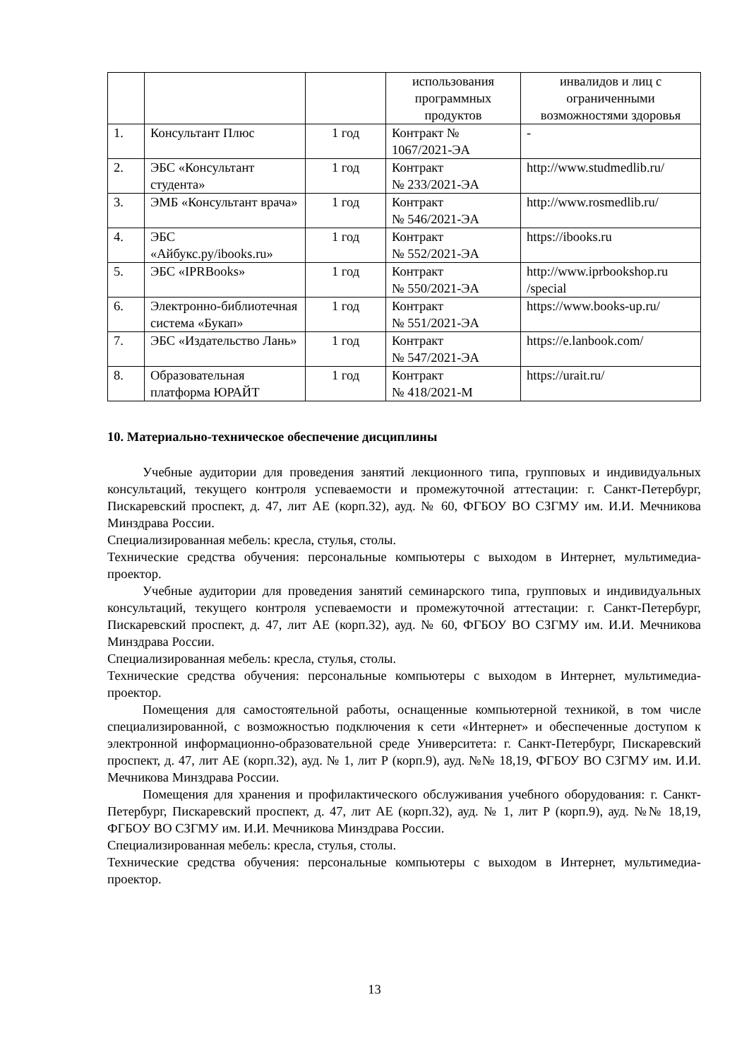| | | | использования программных продуктов | инвалидов и лиц с ограниченными возможностями здоровья |
| 1. | Консультант Плюс | 1 год | Контракт № 1067/2021-ЭА | - |
| 2. | ЭБС «Консультант студента» | 1 год | Контракт № 233/2021-ЭА | http://www.studmedlib.ru/ |
| 3. | ЭМБ «Консультант врача» | 1 год | Контракт № 546/2021-ЭА | http://www.rosmedlib.ru/ |
| 4. | ЭБС «Айбукс.ру/ibooks.ru» | 1 год | Контракт № 552/2021-ЭА | https://ibooks.ru |
| 5. | ЭБС «IPRBooks» | 1 год | Контракт № 550/2021-ЭА | http://www.iprbookshop.ru /special |
| 6. | Электронно-библиотечная система «Букап» | 1 год | Контракт № 551/2021-ЭА | https://www.books-up.ru/ |
| 7. | ЭБС «Издательство Лань» | 1 год | Контракт № 547/2021-ЭА | https://e.lanbook.com/ |
| 8. | Образовательная платформа ЮРАЙТ | 1 год | Контракт № 418/2021-М | https://urait.ru/ |
10. Материально-техническое обеспечение дисциплины
Учебные аудитории для проведения занятий лекционного типа, групповых и индивидуальных консультаций, текущего контроля успеваемости и промежуточной аттестации: г. Санкт-Петербург, Пискаревский проспект, д. 47, лит АЕ (корп.32), ауд. № 60, ФГБОУ ВО СЗГМУ им. И.И. Мечникова Минздрава России.
Специализированная мебель: кресла, стулья, столы.
Технические средства обучения: персональные компьютеры с выходом в Интернет, мультимедиа-проектор.
Учебные аудитории для проведения занятий семинарского типа, групповых и индивидуальных консультаций, текущего контроля успеваемости и промежуточной аттестации: г. Санкт-Петербург, Пискаревский проспект, д. 47, лит АЕ (корп.32), ауд. № 60, ФГБОУ ВО СЗГМУ им. И.И. Мечникова Минздрава России.
Специализированная мебель: кресла, стулья, столы.
Технические средства обучения: персональные компьютеры с выходом в Интернет, мультимедиа-проектор.
Помещения для самостоятельной работы, оснащенные компьютерной техникой, в том числе специализированной, с возможностью подключения к сети «Интернет» и обеспеченные доступом к электронной информационно-образовательной среде Университета: г. Санкт-Петербург, Пискаревский проспект, д. 47, лит АЕ (корп.32), ауд. № 1, лит Р (корп.9), ауд. №№ 18,19, ФГБОУ ВО СЗГМУ им. И.И. Мечникова Минздрава России.
Помещения для хранения и профилактического обслуживания учебного оборудования: г. Санкт-Петербург, Пискаревский проспект, д. 47, лит АЕ (корп.32), ауд. № 1, лит Р (корп.9), ауд. №№ 18,19, ФГБОУ ВО СЗГМУ им. И.И. Мечникова Минздрава России.
Специализированная мебель: кресла, стулья, столы.
Технические средства обучения: персональные компьютеры с выходом в Интернет, мультимедиа-проектор.
13